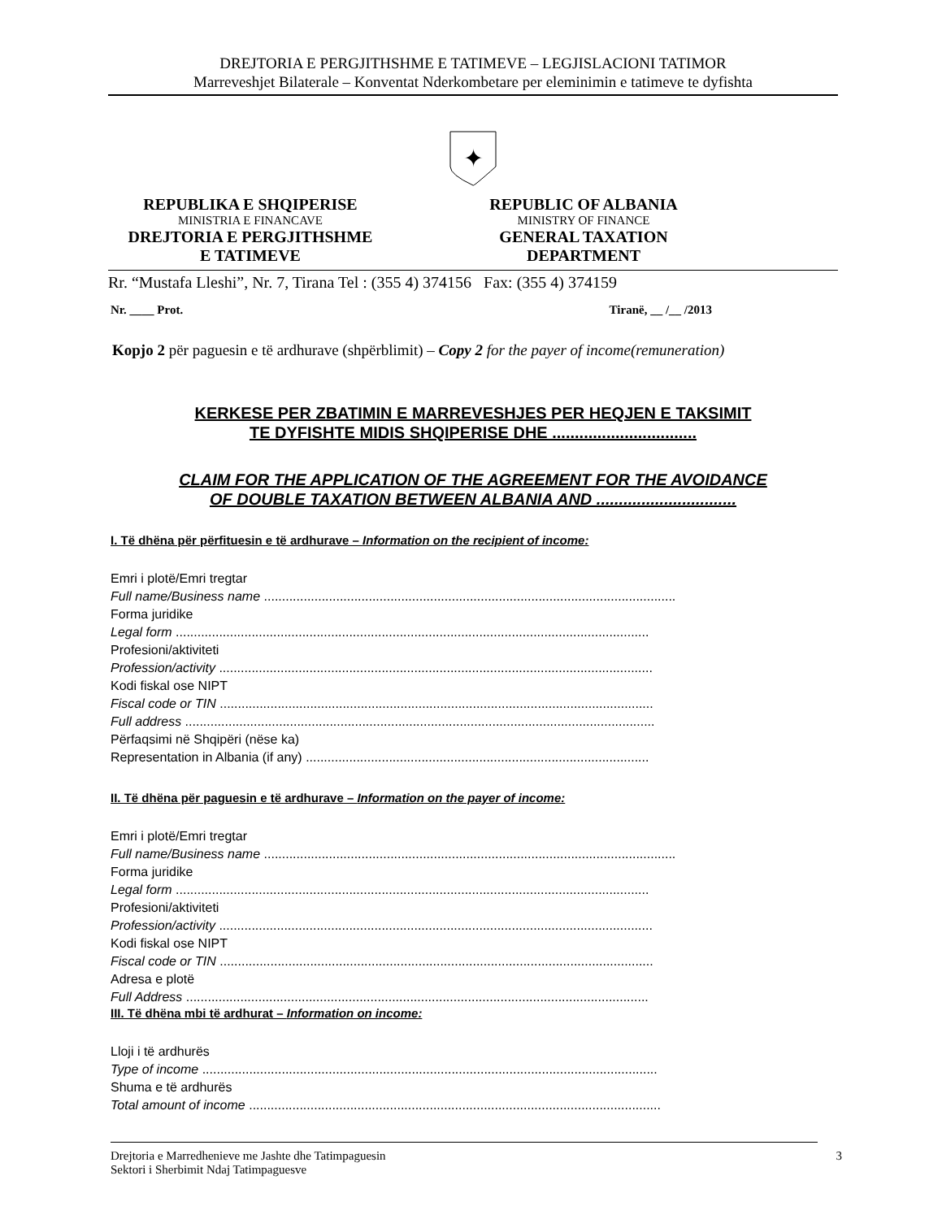DREJTORIA E PERGJITHSHME E TATIMEVE – LEGJISLACIONI TATIMOR
Marreveshjet Bilaterale – Konventat Nderkombetare per eleminimin e tatimeve te dyfishta
✦
REPUBLIKA E SHQIPERISE
MINISTRIA E FINANCAVE
DREJTORIA E PERGJITHSHME
E TATIMEVE
REPUBLIC OF ALBANIA
MINISTRY OF FINANCE
GENERAL TAXATION
DEPARTMENT
Rr. “Mustafa Lleshi”, Nr. 7, Tirana Tel : (355 4) 374156 Fax: (355 4) 374159
Nr. ____ Prot. Tiranë, __ /__ /2013
Kopjo 2 për paguesin e të ardhurave (shpërblimit) – Copy 2 for the payer of income(remuneration)
KERKESE PER ZBATIMIN E MARREVESHJES PER HEQJEN E TAKSIMIT
TE DYFISHTE MIDIS SHQIPERISE DHE ................................
CLAIM FOR THE APPLICATION OF THE AGREEMENT FOR THE AVOIDANCE
OF DOUBLE TAXATION BETWEEN ALBANIA AND ...............................
I. Të dhëna për përfituesin e të ardhurave – Information on the recipient of income:
Emri i plotë/Emri tregtar
Full name/Business name ..................................................................................................................
Forma juridike
Legal form ...................................................................................................................................
Profesioni/aktiviteti
Profession/activity ........................................................................................................................
Kodi fiskal ose NIPT
Fiscal code or TIN ........................................................................................................................
Full address ..................................................................................................................................
Përfaqsimi në Shqipëri (nëse ka)
Representation in Albania (if any) ...............................................................................................
II. Të dhëna për paguesin e të ardhurave – Information on the payer of income:
Emri i plotë/Emri tregtar
Full name/Business name ..................................................................................................................
Forma juridike
Legal form ...................................................................................................................................
Profesioni/aktiviteti
Profession/activity ........................................................................................................................
Kodi fiskal ose NIPT
Fiscal code or TIN ........................................................................................................................
Adresa e plotë
Full Address ................................................................................................................................
III. Të dhëna mbi të ardhurat – Information on income:
Lloji i të ardhurës
Type of income ..............................................................................................................................
Shuma e të ardhurës
Total amount of income ..................................................................................................................
Drejtoria e Marredhenieve me Jashte dhe Tatimpaguesin
Sektori i Sherbimit Ndaj Tatimpaguesve 3